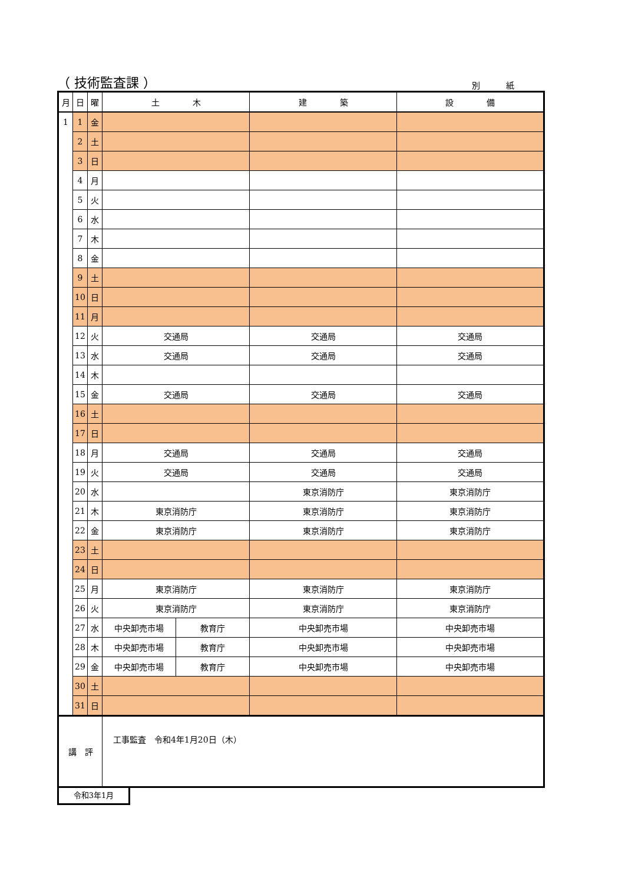（ 技術監査課 ） 別 紙
| 月 | 日 | 曜 | 土 木 | | 建 築 | 設 備 |
| --- | --- | --- | --- | --- | --- | --- |
| 1 | 1 | 金 | | | | |
| | 2 | 土 | | | | |
| | 3 | 日 | | | | |
| | 4 | 月 | | | | |
| | 5 | 火 | | | | |
| | 6 | 水 | | | | |
| | 7 | 木 | | | | |
| | 8 | 金 | | | | |
| | 9 | 土 | | | | |
| | 10 | 日 | | | | |
| | 11 | 月 | | | | |
| | 12 | 火 | 交通局 | | 交通局 | 交通局 |
| | 13 | 水 | 交通局 | | 交通局 | 交通局 |
| | 14 | 木 | | | | |
| | 15 | 金 | 交通局 | | 交通局 | 交通局 |
| | 16 | 土 | | | | |
| | 17 | 日 | | | | |
| | 18 | 月 | 交通局 | | 交通局 | 交通局 |
| | 19 | 火 | 交通局 | | 交通局 | 交通局 |
| | 20 | 水 | | | 東京消防庁 | 東京消防庁 |
| | 21 | 木 | 東京消防庁 | | 東京消防庁 | 東京消防庁 |
| | 22 | 金 | 東京消防庁 | | 東京消防庁 | 東京消防庁 |
| | 23 | 土 | | | | |
| | 24 | 日 | | | | |
| | 25 | 月 | 東京消防庁 | | 東京消防庁 | 東京消防庁 |
| | 26 | 火 | 東京消防庁 | | 東京消防庁 | 東京消防庁 |
| | 27 | 水 | 中央卸売市場 | 教育庁 | 中央卸売市場 | 中央卸売市場 |
| | 28 | 木 | 中央卸売市場 | 教育庁 | 中央卸売市場 | 中央卸売市場 |
| | 29 | 金 | 中央卸売市場 | 教育庁 | 中央卸売市場 | 中央卸売市場 |
| | 30 | 土 | | | | |
| | 31 | 日 | | | | |
| 講 評 | | | 工事監査 令和4年1月20日（木） | | | |
令和3年1月